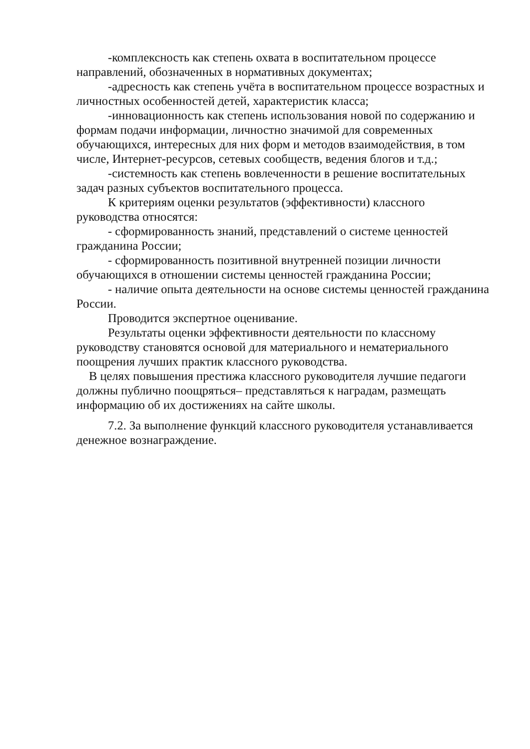-комплексность как степень охвата в воспитательном процессе направлений, обозначенных в нормативных документах;
-адресность как степень учёта в воспитательном процессе возрастных и личностных особенностей детей, характеристик класса;
-инновационность как степень использования новой по содержанию и формам подачи информации, личностно значимой для современных обучающихся, интересных для них форм и методов взаимодействия, в том числе, Интернет-ресурсов, сетевых сообществ, ведения блогов и т.д.;
-системность как степень вовлеченности в решение воспитательных задач разных субъектов воспитательного процесса.
К критериям оценки результатов (эффективности) классного руководства относятся:
- сформированность знаний, представлений о системе ценностей гражданина России;
- сформированность позитивной внутренней позиции личности обучающихся в отношении системы ценностей гражданина России;
- наличие опыта деятельности на основе системы ценностей гражданина России.
Проводится экспертное оценивание.
Результаты оценки эффективности деятельности по классному руководству становятся основой для материального и нематериального поощрения лучших практик классного руководства.
В целях повышения престижа классного руководителя лучшие педагоги должны публично поощряться– представляться к наградам, размещать информацию об их достижениях на сайте школы.
7.2. За выполнение функций классного руководителя устанавливается денежное вознаграждение.